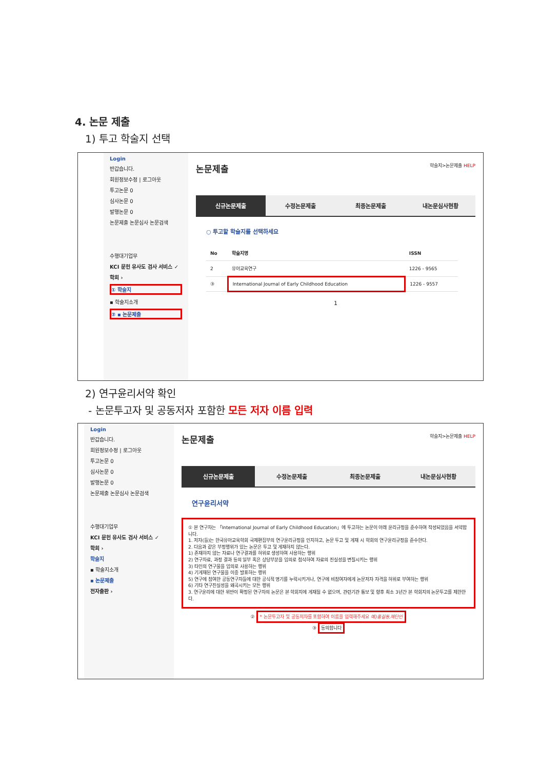4. 논문 제출
1) 투고 학술지 선택
Login
반갑습니다.
회원정보수정 | 로그아웃
투고논문 0
심사논문 0
발행논문 0
논문제출 논문심사 논문검색
수행대기업무
KCI 문헌 유사도 검사 서비스 ✓
학회 ›
① 학술지
▪ 학술지소개
② ▪ 논문제출
논문제출 학술지>논문제출 HELP
신규논문제출 수정논문제출 최종논문제출 내논문심사현황
○ 투고할 학술지를 선택하세요
| No | 학술지명 | ISSN |
| --- | --- | --- |
| 2 | 유아교육연구 | 1226 - 9565 |
| ③ | International Journal of Early Childhood Education | 1226 - 9557 |
1
2) 연구윤리서약 확인
- 논문투고자 및 공동저자 포함한 모든 저자 이름 입력
Login
반갑습니다.
회원정보수정 | 로그아웃
투고논문 0
심사논문 0
발행논문 0
논문제출 논문심사 논문검색
수행대기업무
KCI 문헌 유사도 검사 서비스 ✓
학회 ›
학술지
▪ 학술지소개
▪ 논문제출
전자출판 ›
논문제출 학술지>논문제출 HELP
신규논문제출 수정논문제출 최종논문제출 내논문심사현황
연구윤리서약
① 본 연구자는 「International Journal of Early Childhood Education」에 투고하는 논문이 아래 윤리규정을 준수하여 작성되었음을 서약합니다.
1. 저자(들)는 한국유아교육학회 국제편집부의 연구윤리규정을 인지하고, 논문 투고 및 게재 시 학회의 연구윤리규정을 준수한다.
2. 다음과 같은 부정행위가 있는 논문은 투고 및 게재하지 않는다.
1) 존재하지 않는 자료나 연구결과를 허위로 생성하여 사용하는 행위
2) 연구자료, 과정 결과 등의 일부 혹은 상당부분을 임의로 첨삭하여 자료의 진실성을 변질시키는 행위
3) 타인의 연구물을 임의로 사용하는 행위
4) 기게재된 연구물을 이중 발표하는 행위
5) 연구에 참여한 공동연구자들에 대한 공식적 명기를 누락시키거나, 연구에 비참여자에게 논문저자 자격을 허위로 부여하는 행위
6) 기타 연구진실성을 왜곡시키는 모든 행위
3. 연구윤리에 대한 위반이 확정된 연구자의 논문은 본 학회지에 게재될 수 없으며, 관련기관 통보 및 향후 최소 3년간 본 학회지의 논문투고를 제한한다.
② * 논문투고자 및 공동저자를 포함하여 이름을 입력해주세요 예)홍길동,재단인
③ 동의합니다